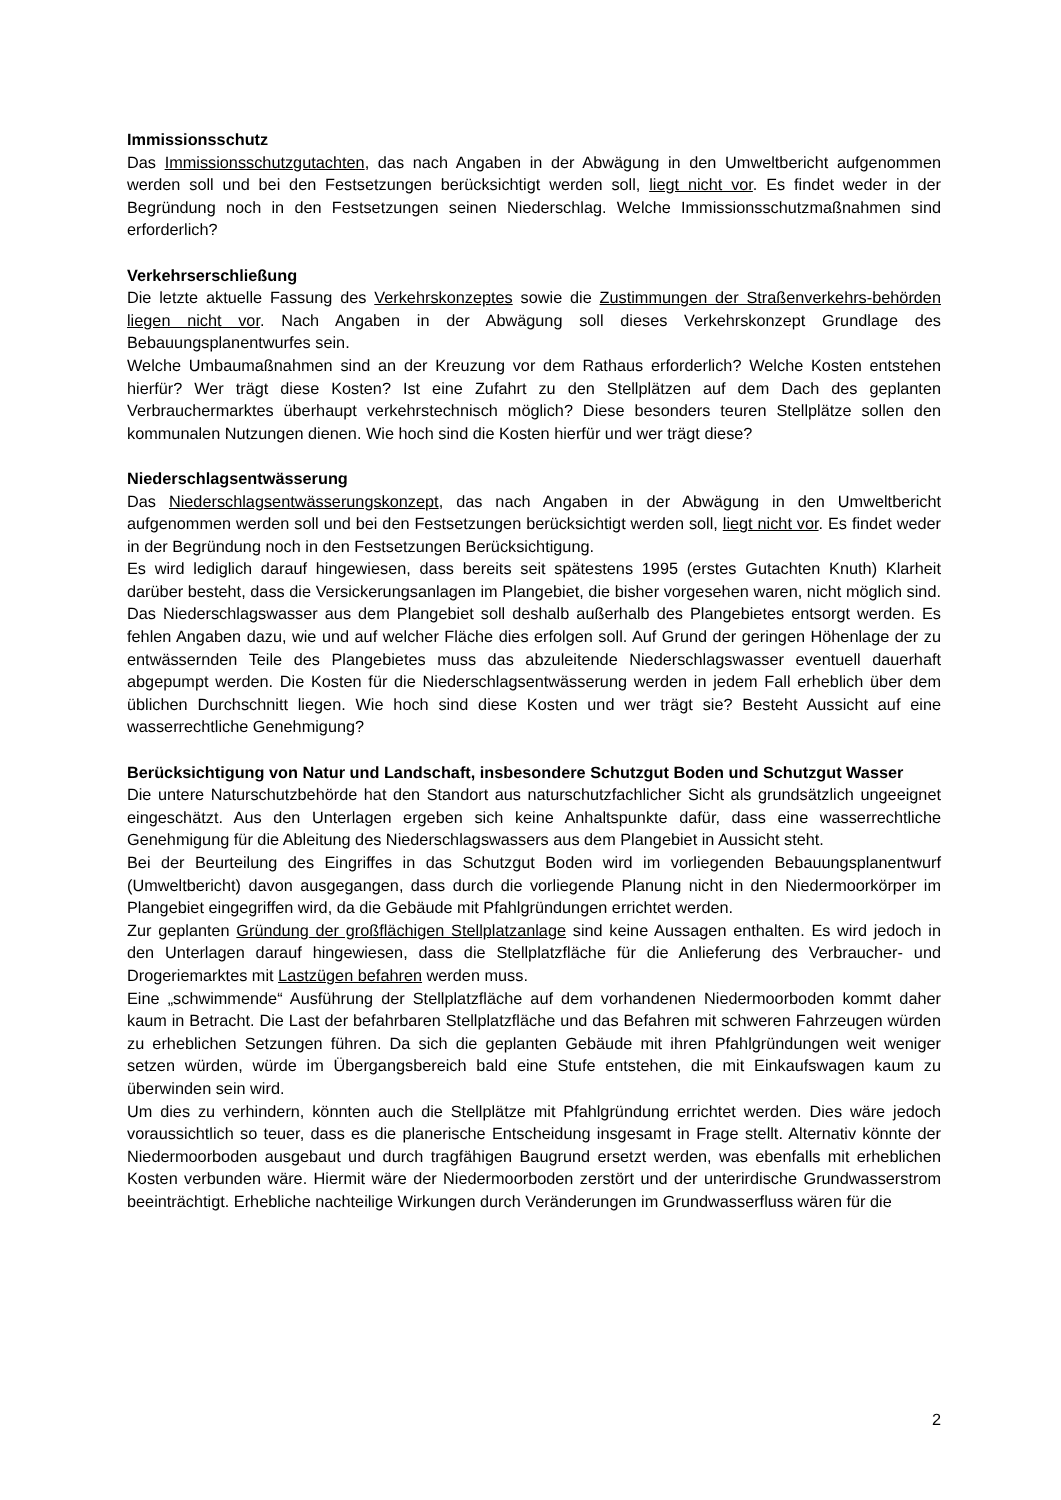Immissionsschutz
Das Immissionsschutzgutachten, das nach Angaben in der Abwägung in den Umweltbericht aufgenommen werden soll und bei den Festsetzungen berücksichtigt werden soll, liegt nicht vor. Es findet weder in der Begründung noch in den Festsetzungen seinen Niederschlag. Welche Immissionsschutzmaßnahmen sind erforderlich?
Verkehrserschließung
Die letzte aktuelle Fassung des Verkehrskonzeptes sowie die Zustimmungen der Straßenverkehrs-behörden liegen nicht vor. Nach Angaben in der Abwägung soll dieses Verkehrskonzept Grundlage des Bebauungsplanentwurfes sein.
Welche Umbaumaßnahmen sind an der Kreuzung vor dem Rathaus erforderlich? Welche Kosten entstehen hierfür? Wer trägt diese Kosten? Ist eine Zufahrt zu den Stellplätzen auf dem Dach des geplanten Verbrauchermarktes überhaupt verkehrstechnisch möglich? Diese besonders teuren Stellplätze sollen den kommunalen Nutzungen dienen. Wie hoch sind die Kosten hierfür und wer trägt diese?
Niederschlagsentwässerung
Das Niederschlagsentwässerungskonzept, das nach Angaben in der Abwägung in den Umweltbericht aufgenommen werden soll und bei den Festsetzungen berücksichtigt werden soll, liegt nicht vor. Es findet weder in der Begründung noch in den Festsetzungen Berücksichtigung.
Es wird lediglich darauf hingewiesen, dass bereits seit spätestens 1995 (erstes Gutachten Knuth) Klarheit darüber besteht, dass die Versickerungsanlagen im Plangebiet, die bisher vorgesehen waren, nicht möglich sind. Das Niederschlagswasser aus dem Plangebiet soll deshalb außerhalb des Plangebietes entsorgt werden. Es fehlen Angaben dazu, wie und auf welcher Fläche dies erfolgen soll. Auf Grund der geringen Höhenlage der zu entwässernden Teile des Plangebietes muss das abzuleitende Niederschlagswasser eventuell dauerhaft abgepumpt werden. Die Kosten für die Niederschlagsentwässerung werden in jedem Fall erheblich über dem üblichen Durchschnitt liegen. Wie hoch sind diese Kosten und wer trägt sie? Besteht Aussicht auf eine wasserrechtliche Genehmigung?
Berücksichtigung von Natur und Landschaft, insbesondere Schutzgut Boden und Schutzgut Wasser
Die untere Naturschutzbehörde hat den Standort aus naturschutzfachlicher Sicht als grundsätzlich ungeeignet eingeschätzt. Aus den Unterlagen ergeben sich keine Anhaltspunkte dafür, dass eine wasserrechtliche Genehmigung für die Ableitung des Niederschlagswassers aus dem Plangebiet in Aussicht steht.
Bei der Beurteilung des Eingriffes in das Schutzgut Boden wird im vorliegenden Bebauungsplanentwurf (Umweltbericht) davon ausgegangen, dass durch die vorliegende Planung nicht in den Niedermoorkörper im Plangebiet eingegriffen wird, da die Gebäude mit Pfahlgründungen errichtet werden.
Zur geplanten Gründung der großflächigen Stellplatzanlage sind keine Aussagen enthalten. Es wird jedoch in den Unterlagen darauf hingewiesen, dass die Stellplatzfläche für die Anlieferung des Verbraucher- und Drogeriemarktes mit Lastzügen befahren werden muss.
Eine „schwimmende“ Ausführung der Stellplatzfläche auf dem vorhandenen Niedermoorboden kommt daher kaum in Betracht. Die Last der befahrbaren Stellplatzfläche und das Befahren mit schweren Fahrzeugen würden zu erheblichen Setzungen führen. Da sich die geplanten Gebäude mit ihren Pfahlgründungen weit weniger setzen würden, würde im Übergangsbereich bald eine Stufe entstehen, die mit Einkaufswagen kaum zu überwinden sein wird.
Um dies zu verhindern, könnten auch die Stellplätze mit Pfahlgründung errichtet werden. Dies wäre jedoch voraussichtlich so teuer, dass es die planerische Entscheidung insgesamt in Frage stellt. Alternativ könnte der Niedermoorboden ausgebaut und durch tragfähigen Baugrund ersetzt werden, was ebenfalls mit erheblichen Kosten verbunden wäre. Hiermit wäre der Niedermoorboden zerstört und der unterirdische Grundwasserstrom beeinträchtigt. Erhebliche nachteilige Wirkungen durch Veränderungen im Grundwasserfluss wären für die
2